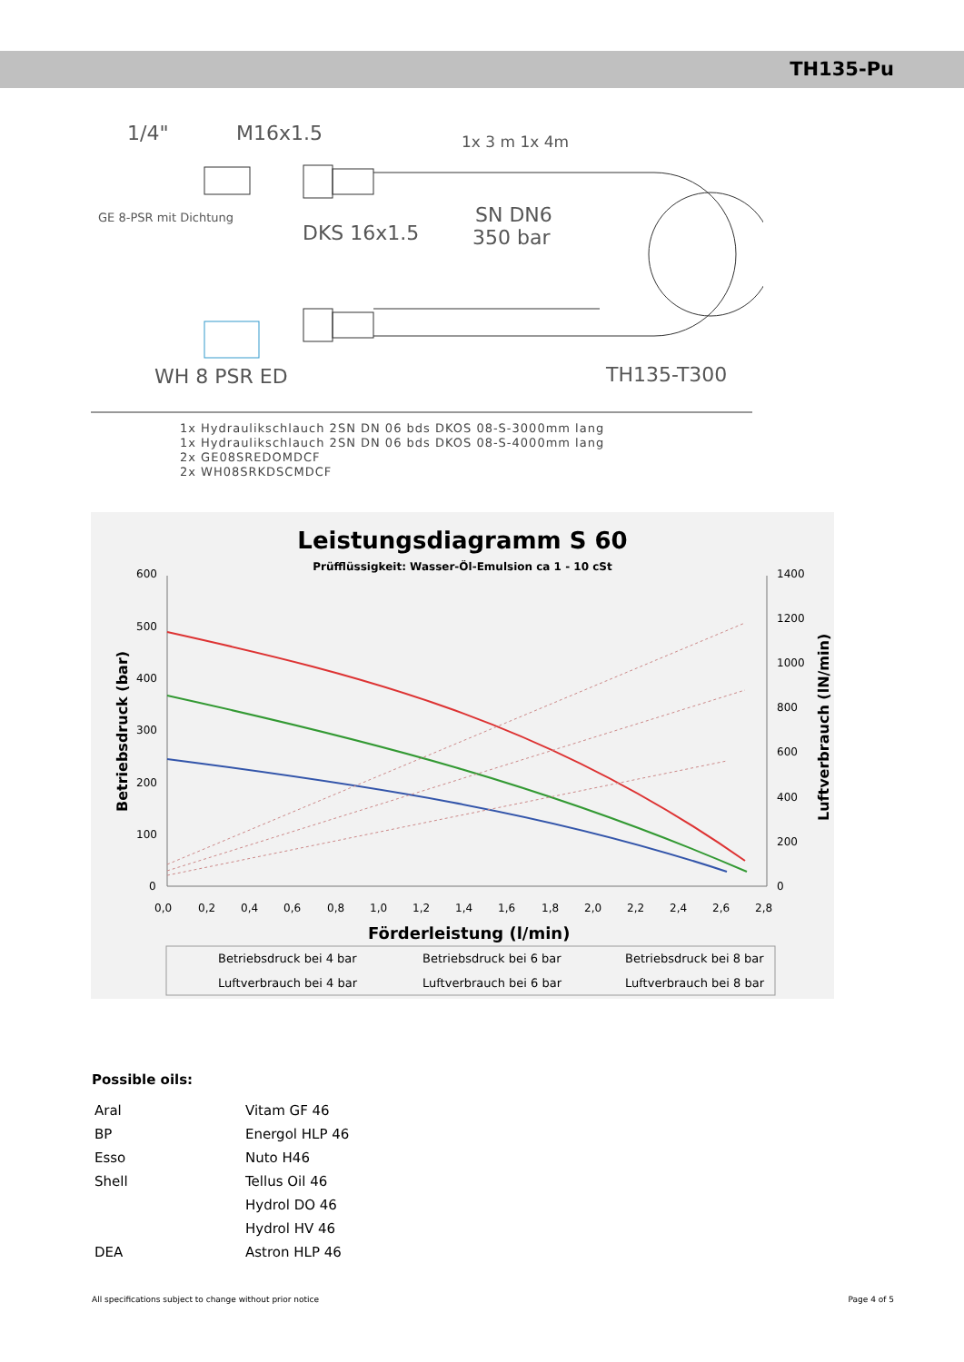TH135-Pu
1/4"
M16x1.5
1x 3 m 1x 4m
GE 8-PSR mit Dichtung
SN DN6
350 bar
DKS 16x1.5
WH 8 PSR ED
TH135-T300
1x Hydraulikschlauch 2SN DN 06 bds DKOS 08-S-3000mm lang
1x Hydraulikschlauch 2SN DN 06 bds DKOS 08-S-4000mm lang
2x GE08SREDOMDCF
2x WH08SRKDSCMDCF
Leistungsdiagramm S 60
Prüfflüssigkeit: Wasser-Öl-Emulsion ca 1 - 10 cSt
600
500
400
300
200
100
0
1400
1200
1000
800
600
400
200
0
0,0
0,2
0,4
0,6
0,8
1,0
1,2
1,4
1,6
1,8
2,0
2,2
2,4
2,6
2,8
Betriebsdruck (bar)
Luftverbrauch (lN/min)
Förderleistung (l/min)
Betriebsdruck bei 4 bar
Betriebsdruck bei 6 bar
Betriebsdruck bei 8 bar
Luftverbrauch bei 4 bar
Luftverbrauch bei 6 bar
Luftverbrauch bei 8 bar
Possible oils:
| Aral | Vitam GF 46 |
| BP | Energol HLP 46 |
| Esso | Nuto H46 |
| Shell | Tellus Oil 46 |
| | Hydrol DO 46 |
| | Hydrol HV 46 |
| DEA | Astron HLP 46 |
All specifications subject to change without prior notice Page 4 of 5